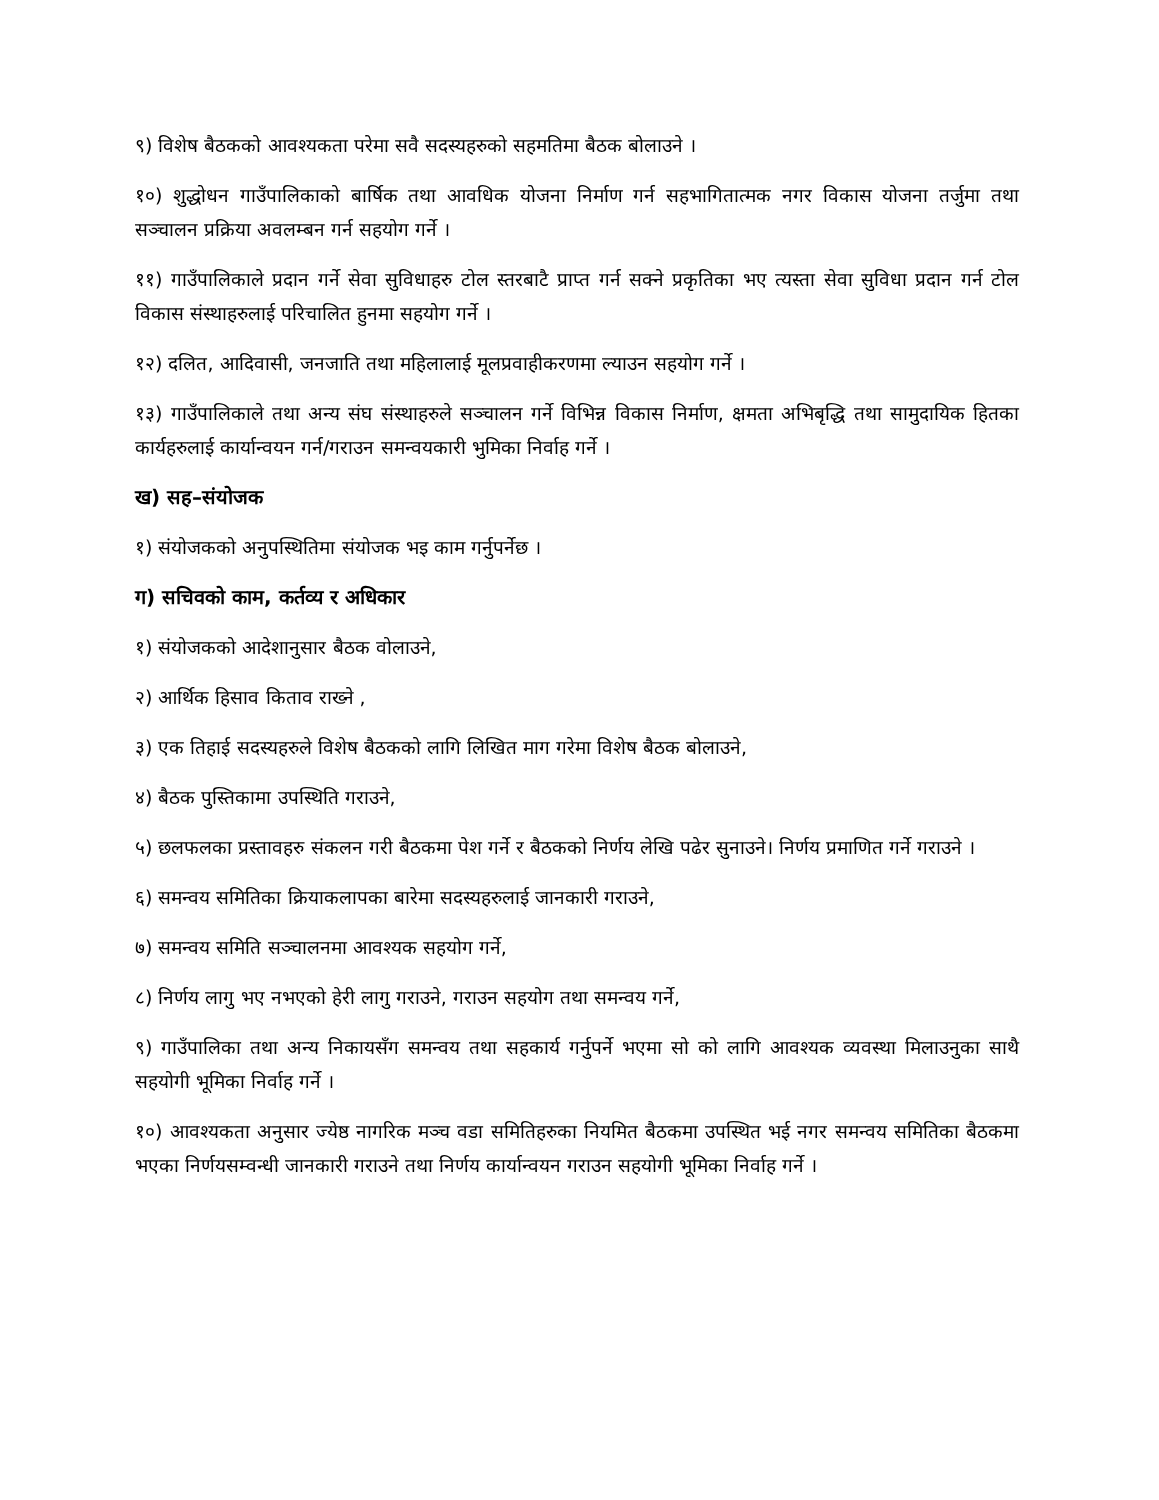९) विशेष बैठकको आवश्यकता परेमा सवै सदस्यहरुको सहमतिमा बैठक बोलाउने ।
१०) शुद्धोधन गाउँपालिकाको बार्षिक तथा आवधिक योजना निर्माण गर्न सहभागितात्मक नगर विकास योजना तर्जुमा तथा सञ्चालन प्रक्रिया अवलम्बन गर्न सहयोग गर्ने ।
११) गाउँपालिकाले प्रदान गर्ने सेवा सुविधाहरु टोल स्तरबाटै प्राप्त गर्न सक्ने प्रकृतिका भए त्यस्ता सेवा सुविधा प्रदान गर्न टोल विकास संस्थाहरुलाई परिचालित हुनमा सहयोग गर्ने ।
१२) दलित, आदिवासी, जनजाति तथा महिलालाई मूलप्रवाहीकरणमा ल्याउन सहयोग गर्ने ।
१३) गाउँपालिकाले तथा अन्य संघ संस्थाहरुले सञ्चालन गर्ने विभिन्न विकास निर्माण, क्षमता अभिबृद्धि तथा सामुदायिक हितका कार्यहरुलाई कार्यान्वयन गर्न/गराउन समन्वयकारी भुमिका निर्वाह गर्ने ।
ख) सह–संयोजक
१) संयोजकको अनुपस्थितिमा संयोजक भइ काम गर्नुपर्नेछ ।
ग) सचिवको काम, कर्तव्य र अधिकार
१) संयोजकको आदेशानुसार बैठक वोलाउने,
२) आर्थिक हिसाव किताव राख्ने ,
३) एक तिहाई सदस्यहरुले विशेष बैठकको लागि लिखित माग गरेमा विशेष बैठक बोलाउने,
४) बैठक पुस्तिकामा उपस्थिति गराउने,
५) छलफलका प्रस्तावहरु संकलन गरी बैठकमा पेश गर्ने र बैठकको निर्णय लेखि पढेर सुनाउने। निर्णय प्रमाणित गर्ने गराउने ।
६) समन्वय समितिका क्रियाकलापका बारेमा सदस्यहरुलाई जानकारी गराउने,
७) समन्वय समिति सञ्चालनमा आवश्यक सहयोग गर्ने,
८) निर्णय लागु भए नभएको हेरी लागु गराउने, गराउन सहयोग तथा समन्वय गर्ने,
९) गाउँपालिका तथा अन्य निकायसँग समन्वय तथा सहकार्य गर्नुपर्ने भएमा सो को लागि आवश्यक व्यवस्था मिलाउनुका साथै सहयोगी भूमिका निर्वाह गर्ने ।
१०) आवश्यकता अनुसार ज्येष्ठ नागरिक मञ्च वडा समितिहरुका नियमित बैठकमा उपस्थित भई नगर समन्वय समितिका बैठकमा भएका निर्णयसम्वन्धी जानकारी गराउने तथा निर्णय कार्यान्वयन गराउन सहयोगी भूमिका निर्वाह गर्ने ।